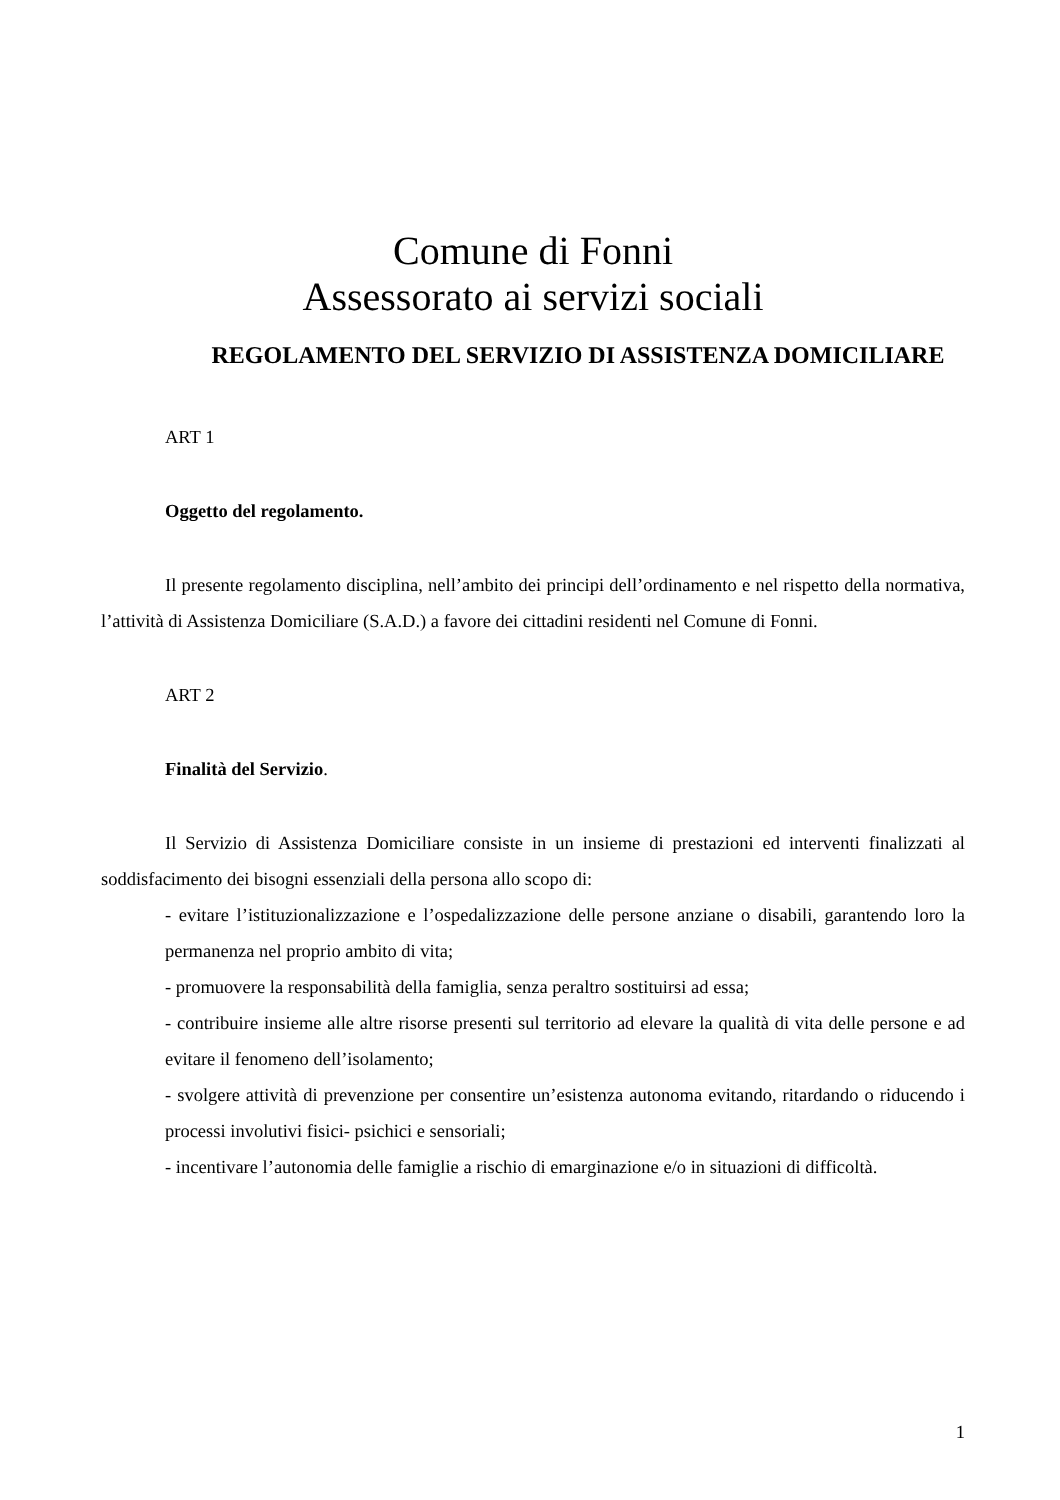Comune di Fonni
Assessorato ai servizi sociali
REGOLAMENTO DEL SERVIZIO DI ASSISTENZA DOMICILIARE
ART 1
Oggetto del regolamento.
Il presente regolamento disciplina, nell’ambito dei principi dell’ordinamento e nel rispetto della normativa, l’attività di Assistenza Domiciliare (S.A.D.) a favore dei cittadini residenti nel Comune di Fonni.
ART 2
Finalità del Servizio.
Il Servizio di Assistenza Domiciliare consiste in un insieme di prestazioni ed interventi finalizzati al soddisfacimento dei bisogni essenziali della persona allo scopo di:
- evitare l’istituzionalizzazione e l’ospedalizzazione delle persone anziane o disabili, garantendo loro la permanenza nel proprio ambito di vita;
- promuovere la responsabilità della famiglia, senza peraltro sostituirsi ad essa;
- contribuire insieme alle altre risorse presenti sul territorio ad elevare la qualità di vita delle persone e ad evitare il fenomeno dell’isolamento;
- svolgere attività di prevenzione per consentire un’esistenza autonoma evitando, ritardando o riducendo i processi involutivi fisici- psichici e sensoriali;
- incentivare l’autonomia delle famiglie a rischio di emarginazione e/o in situazioni di difficoltà.
1